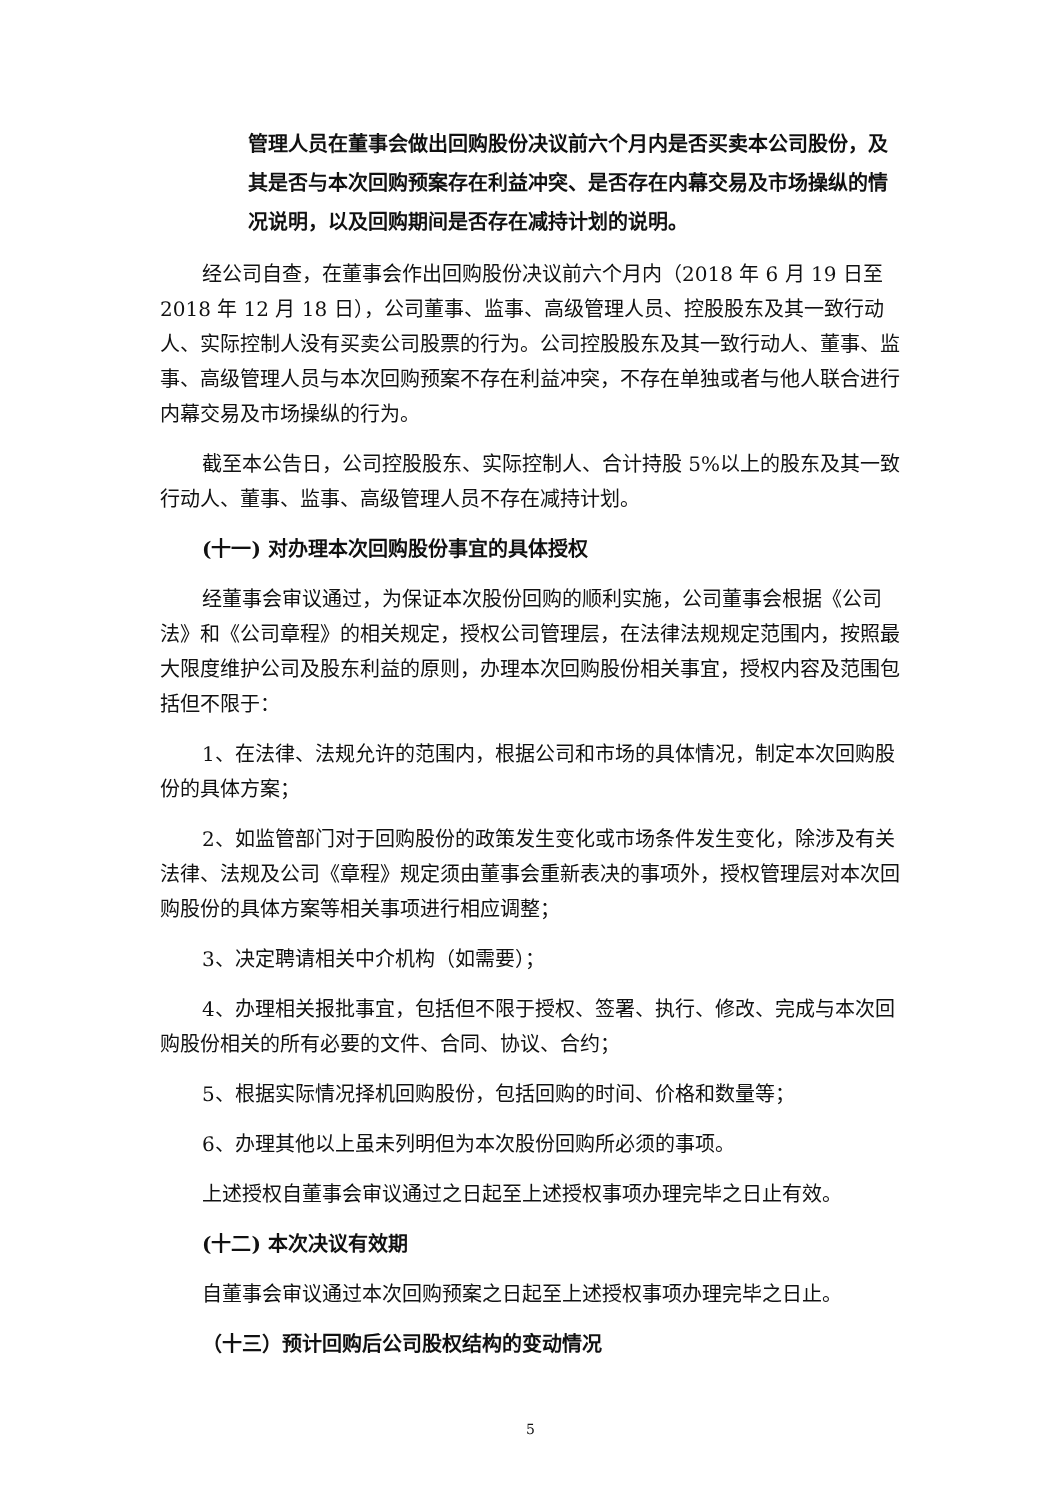管理人员在董事会做出回购股份决议前六个月内是否买卖本公司股份，及其是否与本次回购预案存在利益冲突、是否存在内幕交易及市场操纵的情况说明，以及回购期间是否存在减持计划的说明。
经公司自查，在董事会作出回购股份决议前六个月内（2018 年 6 月 19 日至2018 年 12 月 18 日），公司董事、监事、高级管理人员、控股股东及其一致行动人、实际控制人没有买卖公司股票的行为。公司控股股东及其一致行动人、董事、监事、高级管理人员与本次回购预案不存在利益冲突，不存在单独或者与他人联合进行内幕交易及市场操纵的行为。
截至本公告日，公司控股股东、实际控制人、合计持股 5%以上的股东及其一致行动人、董事、监事、高级管理人员不存在减持计划。
(十一) 对办理本次回购股份事宜的具体授权
经董事会审议通过，为保证本次股份回购的顺利实施，公司董事会根据《公司法》和《公司章程》的相关规定，授权公司管理层，在法律法规规定范围内，按照最大限度维护公司及股东利益的原则，办理本次回购股份相关事宜，授权内容及范围包括但不限于：
1、在法律、法规允许的范围内，根据公司和市场的具体情况，制定本次回购股份的具体方案；
2、如监管部门对于回购股份的政策发生变化或市场条件发生变化，除涉及有关法律、法规及公司《章程》规定须由董事会重新表决的事项外，授权管理层对本次回购股份的具体方案等相关事项进行相应调整；
3、决定聘请相关中介机构（如需要）；
4、办理相关报批事宜，包括但不限于授权、签署、执行、修改、完成与本次回购股份相关的所有必要的文件、合同、协议、合约；
5、根据实际情况择机回购股份，包括回购的时间、价格和数量等；
6、办理其他以上虽未列明但为本次股份回购所必须的事项。
上述授权自董事会审议通过之日起至上述授权事项办理完毕之日止有效。
(十二) 本次决议有效期
自董事会审议通过本次回购预案之日起至上述授权事项办理完毕之日止。
（十三）预计回购后公司股权结构的变动情况
5